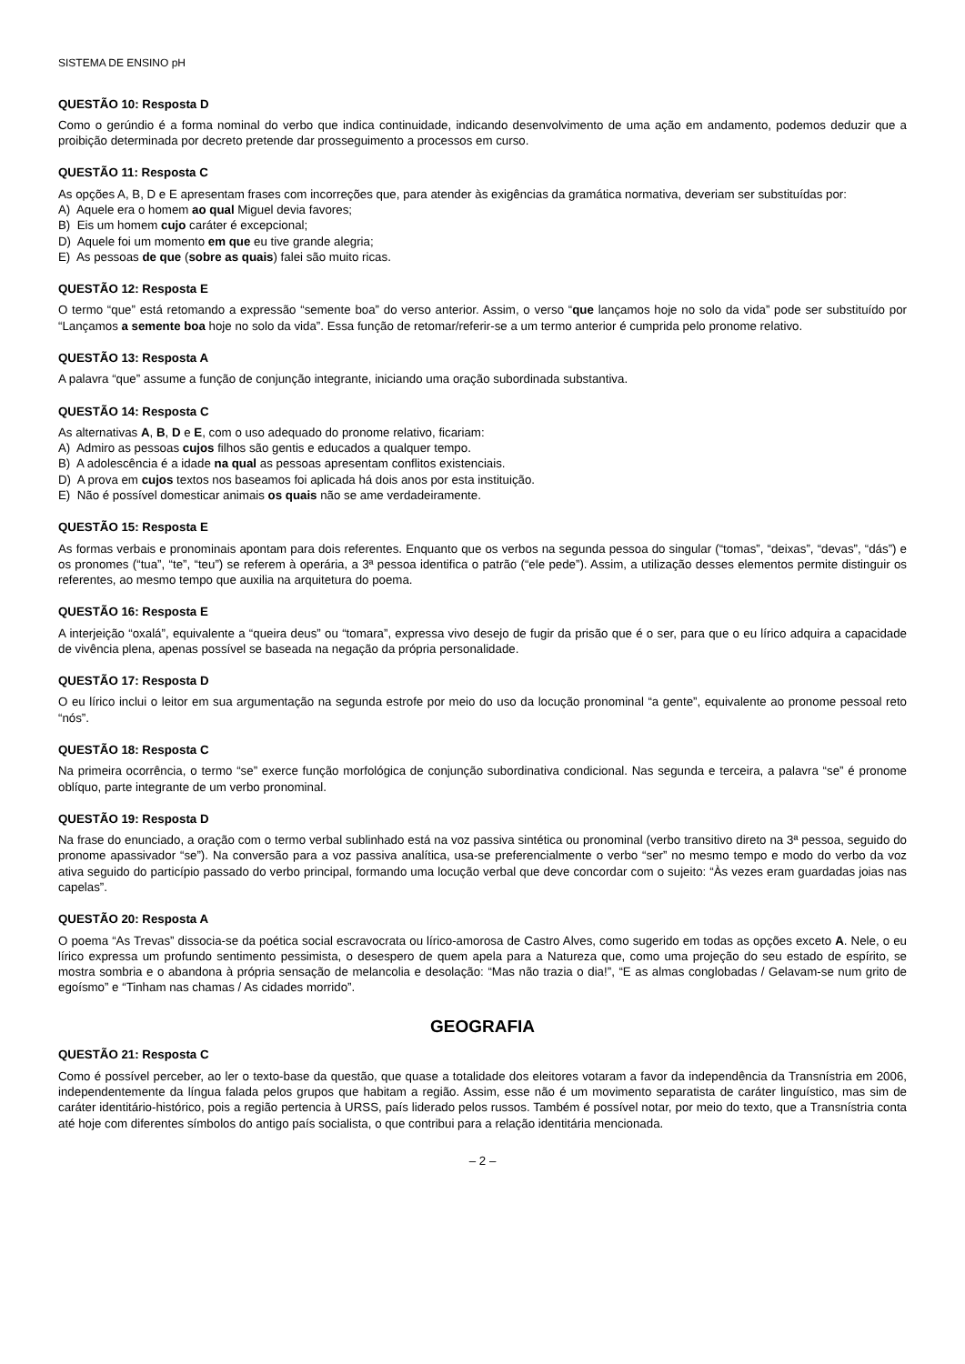SISTEMA DE ENSINO pH
QUESTÃO 10: Resposta D
Como o gerúndio é a forma nominal do verbo que indica continuidade, indicando desenvolvimento de uma ação em andamento, podemos deduzir que a proibição determinada por decreto pretende dar prosseguimento a processos em curso.
QUESTÃO 11: Resposta C
As opções A, B, D e E apresentam frases com incorreções que, para atender às exigências da gramática normativa, deveriam ser substituídas por:
A) Aquele era o homem ao qual Miguel devia favores;
B) Eis um homem cujo caráter é excepcional;
D) Aquele foi um momento em que eu tive grande alegria;
E) As pessoas de que (sobre as quais) falei são muito ricas.
QUESTÃO 12: Resposta E
O termo “que” está retomando a expressão “semente boa” do verso anterior. Assim, o verso “que lançamos hoje no solo da vida” pode ser substituído por “Lançamos a semente boa hoje no solo da vida”. Essa função de retomar/referir-se a um termo anterior é cumprida pelo pronome relativo.
QUESTÃO 13: Resposta A
A palavra “que” assume a função de conjunção integrante, iniciando uma oração subordinada substantiva.
QUESTÃO 14: Resposta C
As alternativas A, B, D e E, com o uso adequado do pronome relativo, ficariam:
A) Admiro as pessoas cujos filhos são gentis e educados a qualquer tempo.
B) A adolescência é a idade na qual as pessoas apresentam conflitos existenciais.
D) A prova em cujos textos nos baseamos foi aplicada há dois anos por esta instituição.
E) Não é possível domesticar animais os quais não se ame verdadeiramente.
QUESTÃO 15: Resposta E
As formas verbais e pronominais apontam para dois referentes. Enquanto que os verbos na segunda pessoa do singular (“tomas”, “deixas”, “devas”, “dás”) e os pronomes (“tua”, “te”, “teu”) se referem à operária, a 3ª pessoa identifica o patrão (“ele pede”). Assim, a utilização desses elementos permite distinguir os referentes, ao mesmo tempo que auxilia na arquitetura do poema.
QUESTÃO 16: Resposta E
A interjeição “oxalá”, equivalente a “queira deus” ou “tomara”, expressa vivo desejo de fugir da prisão que é o ser, para que o eu lírico adquira a capacidade de vivência plena, apenas possível se baseada na negação da própria personalidade.
QUESTÃO 17: Resposta D
O eu lírico inclui o leitor em sua argumentação na segunda estrofe por meio do uso da locução pronominal “a gente”, equivalente ao pronome pessoal reto “nós”.
QUESTÃO 18: Resposta C
Na primeira ocorrência, o termo “se” exerce função morfológica de conjunção subordinativa condicional. Nas segunda e terceira, a palavra “se” é pronome oblíquo, parte integrante de um verbo pronominal.
QUESTÃO 19: Resposta D
Na frase do enunciado, a oração com o termo verbal sublinhado está na voz passiva sintética ou pronominal (verbo transitivo direto na 3ª pessoa, seguido do pronome apassivador “se”). Na conversão para a voz passiva analítica, usa-se preferencialmente o verbo “ser” no mesmo tempo e modo do verbo da voz ativa seguido do particípio passado do verbo principal, formando uma locução verbal que deve concordar com o sujeito: “Às vezes eram guardadas joias nas capelas”.
QUESTÃO 20: Resposta A
O poema “As Trevas” dissocia-se da poética social escravocrata ou lírico-amorosa de Castro Alves, como sugerido em todas as opções exceto A. Nele, o eu lírico expressa um profundo sentimento pessimista, o desespero de quem apela para a Natureza que, como uma projeção do seu estado de espírito, se mostra sombria e o abandona à própria sensação de melancolia e desolação: “Mas não trazia o dia!”, “E as almas conglobadas / Gelavam-se num grito de egoísmo” e “Tinham nas chamas / As cidades morrido”.
GEOGRAFIA
QUESTÃO 21: Resposta C
Como é possível perceber, ao ler o texto-base da questão, que quase a totalidade dos eleitores votaram a favor da independência da Transnístria em 2006, independentemente da língua falada pelos grupos que habitam a região. Assim, esse não é um movimento separatista de caráter linguístico, mas sim de caráter identitário-histórico, pois a região pertencia à URSS, país liderado pelos russos. Também é possível notar, por meio do texto, que a Transnístria conta até hoje com diferentes símbolos do antigo país socialista, o que contribui para a relação identitária mencionada.
– 2 –